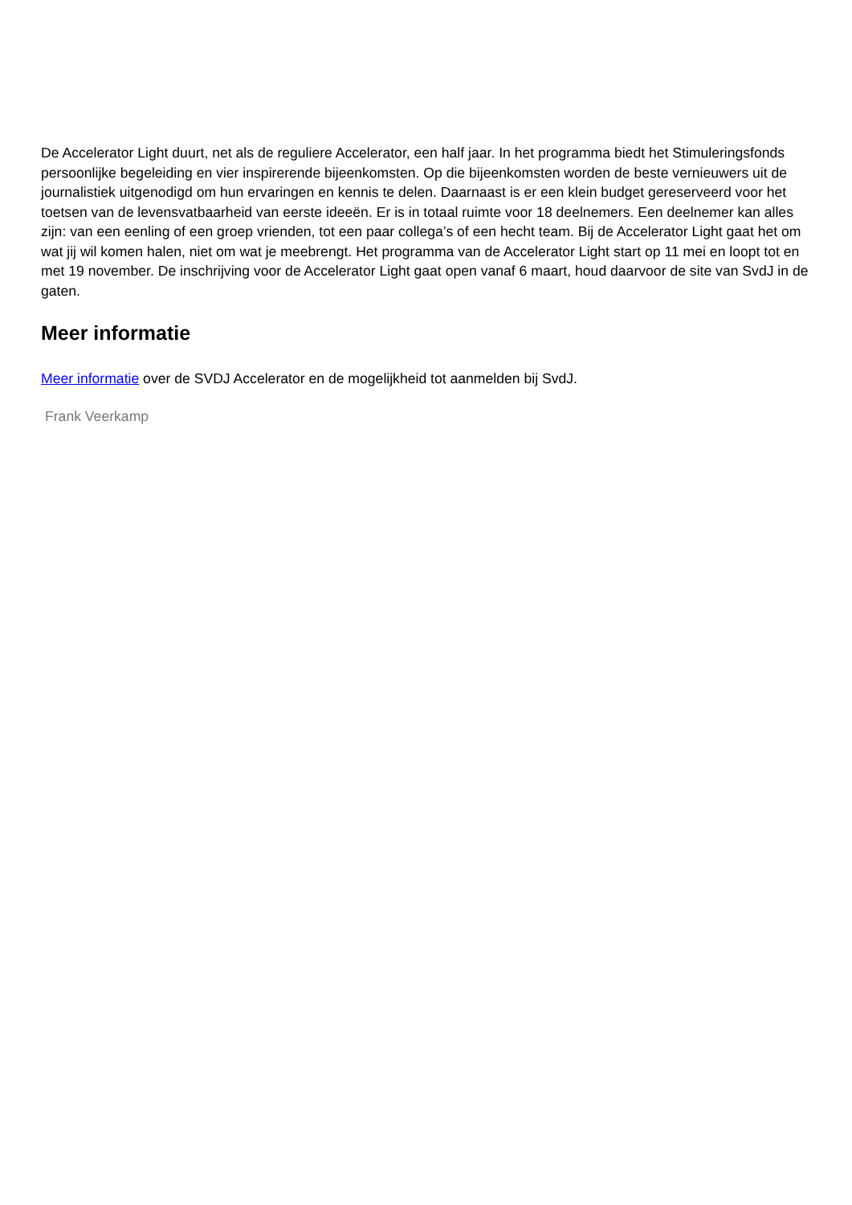De Accelerator Light duurt, net als de reguliere Accelerator, een half jaar. In het programma biedt het Stimuleringsfonds persoonlijke begeleiding en vier inspirerende bijeenkomsten. Op die bijeenkomsten worden de beste vernieuwers uit de journalistiek uitgenodigd om hun ervaringen en kennis te delen. Daarnaast is er een klein budget gereserveerd voor het toetsen van de levensvatbaarheid van eerste ideeën. Er is in totaal ruimte voor 18 deelnemers. Een deelnemer kan alles zijn: van een eenling of een groep vrienden, tot een paar collega’s of een hecht team. Bij de Accelerator Light gaat het om wat jij wil komen halen, niet om wat je meebrengt. Het programma van de Accelerator Light start op 11 mei en loopt tot en met 19 november. De inschrijving voor de Accelerator Light gaat open vanaf 6 maart, houd daarvoor de site van SvdJ in de gaten.
Meer informatie
Meer informatie over de SVDJ Accelerator en de mogelijkheid tot aanmelden bij SvdJ.
Frank Veerkamp